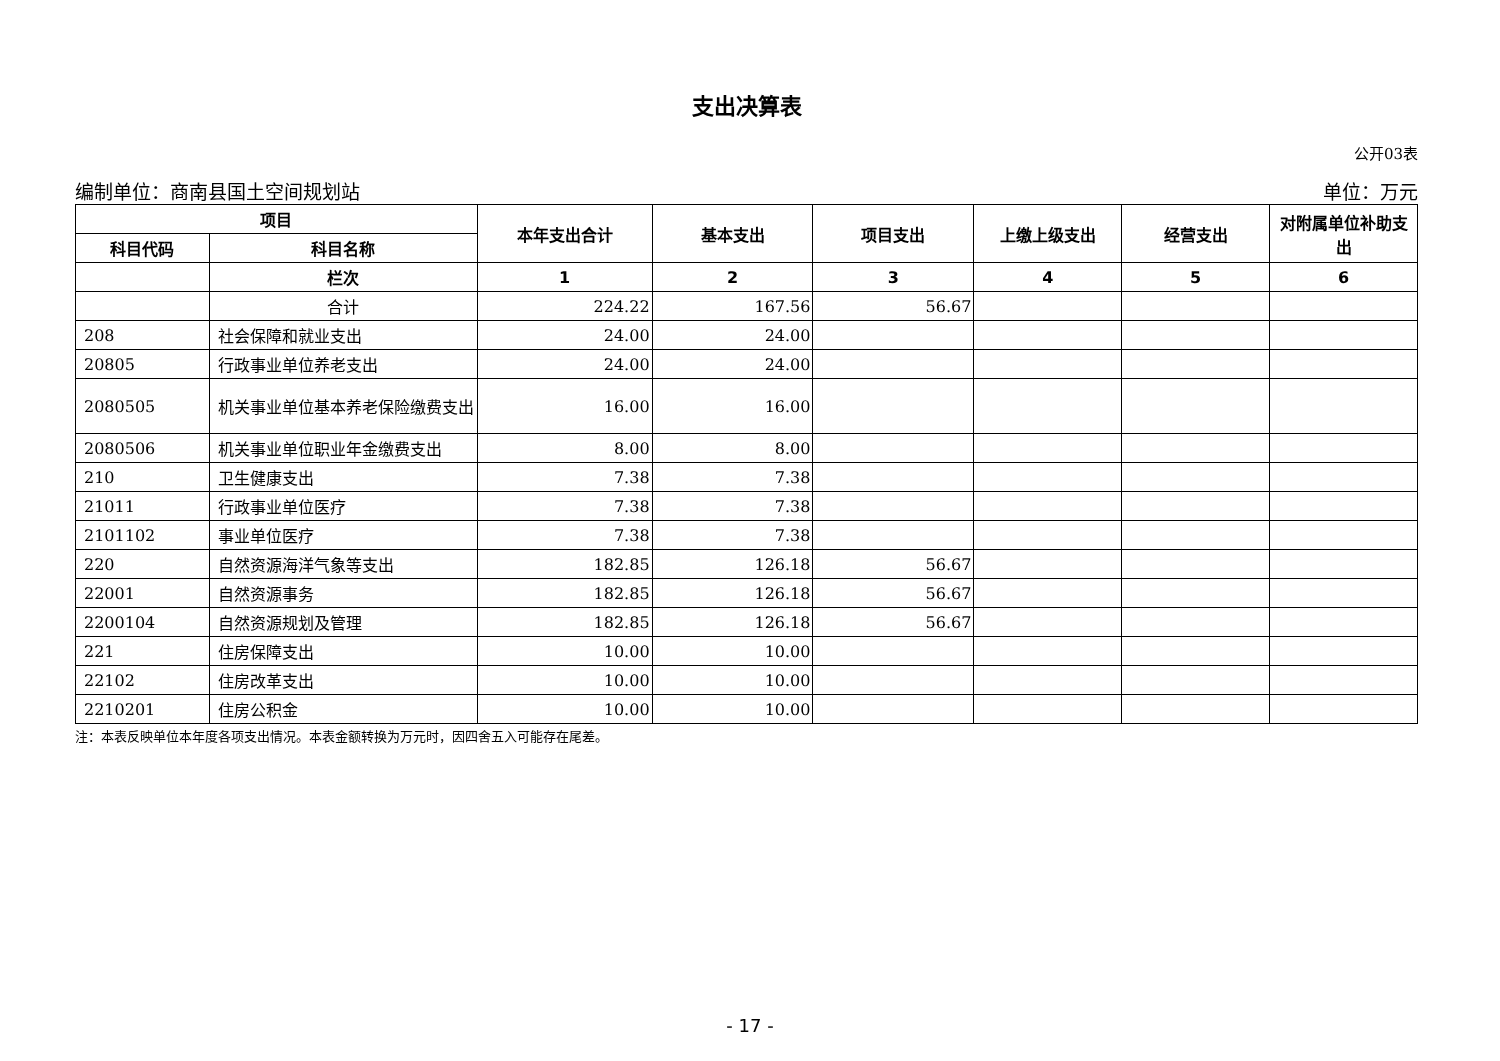支出决算表
公开03表
编制单位：商南县国土空间规划站 单位：万元
| 项目 | | 本年支出合计 | 基本支出 | 项目支出 | 上缴上级支出 | 经营支出 | 对附属单位补助支出 |
| --- | --- | --- | --- | --- | --- | --- | --- |
| 科目代码 | 科目名称 | | | | | | |
| | 栏次 | 1 | 2 | 3 | 4 | 5 | 6 |
| | 合计 | 224.22 | 167.56 | 56.67 | | | |
| 208 | 社会保障和就业支出 | 24.00 | 24.00 | | | | |
| 20805 | 行政事业单位养老支出 | 24.00 | 24.00 | | | | |
| 2080505 | 机关事业单位基本养老保险缴费支出 | 16.00 | 16.00 | | | | |
| 2080506 | 机关事业单位职业年金缴费支出 | 8.00 | 8.00 | | | | |
| 210 | 卫生健康支出 | 7.38 | 7.38 | | | | |
| 21011 | 行政事业单位医疗 | 7.38 | 7.38 | | | | |
| 2101102 | 事业单位医疗 | 7.38 | 7.38 | | | | |
| 220 | 自然资源海洋气象等支出 | 182.85 | 126.18 | 56.67 | | | |
| 22001 | 自然资源事务 | 182.85 | 126.18 | 56.67 | | | |
| 2200104 | 自然资源规划及管理 | 182.85 | 126.18 | 56.67 | | | |
| 221 | 住房保障支出 | 10.00 | 10.00 | | | | |
| 22102 | 住房改革支出 | 10.00 | 10.00 | | | | |
| 2210201 | 住房公积金 | 10.00 | 10.00 | | | | |
注：本表反映单位本年度各项支出情况。本表金额转换为万元时，因四舍五入可能存在尾差。
- 17 -